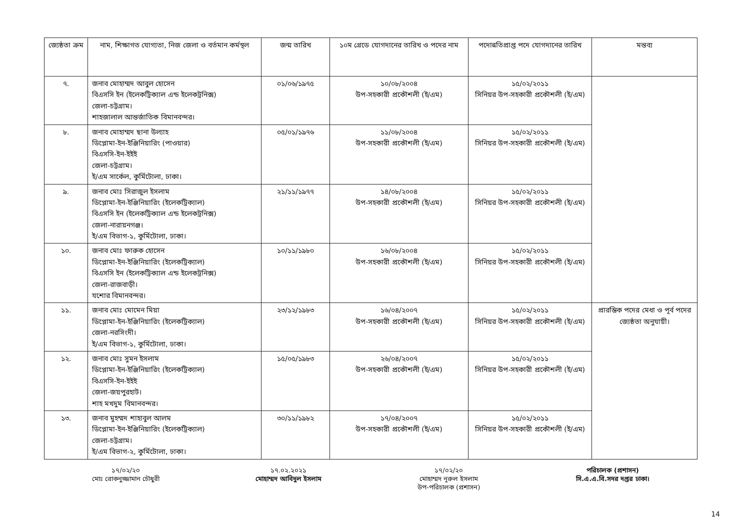| জ্যেষ্ঠতা ক্রম | নাম, শিক্ষাগত যোগ্যতা, নিজ জেলা ও বর্তমান কর্মস্থল | জন্ম তারিখ | ১০ম গ্রেডে যোগদানের তারিখ ও পদের নাম | পদোন্নতিপ্রাপ্ত পদে যোগদানের তারিখ | মন্তব্য |
| --- | --- | --- | --- | --- | --- |
| ৭. | জনাব মোহাম্মদ আবুল হোসেন বিএসসি ইন (ইলেকট্রিক্যাল এন্ড ইলেকট্রনিক্স) জেলা-চট্টগ্রাম। শাহজালাল আন্তর্জাতিক বিমানবন্দর। | ০১/০৬/১৯৭৫ | ১০/০৮/২০০৪ উপ-সহকারী প্রকৌশলী (ই/এম) | ১৫/০২/২০১১ সিনিয়র উপ-সহকারী প্রকৌশলী (ই/এম) | |
| ৮. | জনাব মোহাম্মদ ছানা উল্যাহ ডিপ্লোমা-ইন-ইঞ্জিনিয়ারিং (পাওয়ার) বিএসসি-ইন-ইইই জেলা-চট্টগ্রাম। ই/এম সার্কেল, কুর্মিটোলা, ঢাকা। | ০৫/০১/১৯৭৬ | ১১/০৮/২০০৪ উপ-সহকারী প্রকৌশলী (ই/এম) | ১৫/০২/২০১১ সিনিয়র উপ-সহকারী প্রকৌশলী (ই/এম) | |
| ৯. | জনাব মোঃ সিরাজুল ইসলাম ডিপ্লোমা-ইন-ইঞ্জিনিয়ারিং (ইলেকট্রিক্যাল) বিএসসি ইন (ইলেকট্রিক্যাল এন্ড ইলেকট্রনিক্স) জেলা-নারায়নগঞ্জ। ই/এম বিভাগ-১, কুর্মিটোলা, ঢাকা। | ২১/১১/১৯৭৭ | ১৪/০৮/২০০৪ উপ-সহকারী প্রকৌশলী (ই/এম) | ১৫/০২/২০১১ সিনিয়র উপ-সহকারী প্রকৌশলী (ই/এম) | |
| ১০. | জনাব মোঃ ফারুক হোসেন ডিপ্লোমা-ইন-ইঞ্জিনিয়ারিং (ইলেকট্রিক্যাল) বিএসসি ইন (ইলেকট্রিক্যাল এন্ড ইলেকট্রনিক্স) জেলা-রাজবাড়ী। যশোর বিমানবন্দর। | ১০/১১/১৯৮০ | ১৬/০৮/২০০৪ উপ-সহকারী প্রকৌশলী (ই/এম) | ১৫/০২/২০১১ সিনিয়র উপ-সহকারী প্রকৌশলী (ই/এম) | |
| ১১. | জনাব মোঃ মোমেন মিয়া ডিপ্লোমা-ইন-ইঞ্জিনিয়ারিং (ইলেকট্রিক্যাল) জেলা-নরসিংদী। ই/এম বিভাগ-১, কুর্মিটোলা, ঢাকা। | ২৩/১২/১৯৮৩ | ১৬/০৪/২০০৭ উপ-সহকারী প্রকৌশলী (ই/এম) | ১৫/০২/২০১১ সিনিয়র উপ-সহকারী প্রকৌশলী (ই/এম) | প্রারম্ভিক পদের মেধা ও পূর্ব পদের জ্যেষ্ঠতা অনুযায়ী। |
| ১২. | জনাব মোঃ সুমন ইসলাম ডিপ্লোমা-ইন-ইঞ্জিনিয়ারিং (ইলেকট্রিক্যাল) বিএসসি-ইন-ইইই জেলা-জয়পুরহাট। শাহ মখদুম বিমানবন্দর। | ১৫/০৫/১৯৮৩ | ২৬/০৪/২০০৭ উপ-সহকারী প্রকৌশলী (ই/এম) | ১৫/০২/২০১১ সিনিয়র উপ-সহকারী প্রকৌশলী (ই/এম) | |
| ১৩. | জনাব মুহম্মদ শাহাবুল আলম ডিপ্লোমা-ইন-ইঞ্জিনিয়ারিং (ইলেকট্রিক্যাল) জেলা-চট্টগ্রাম। ই/এম বিভাগ-২, কুর্মিটোলা, ঢাকা। | ৩০/১১/১৯৮২ | ১৭/০৪/২০০৭ উপ-সহকারী প্রকৌশলী (ই/এম) | ১৫/০২/২০১১ সিনিয়র উপ-সহকারী প্রকৌশলী (ই/এম) | |
১৭/০২/২০
মোঃ রোকনুজ্জামান চৌধুরী
১৭.০২.২০২১
মোহাম্মদ আবিদুল ইসলাম
১৭/০২/২০
মোহাম্মদ নূরুল ইসলাম
উপ-পরিচালক (প্রশাসন)
পরিচালক (প্রশাসন)
সি.এ.এ.বি.সদর দপ্তর ঢাকা।
14